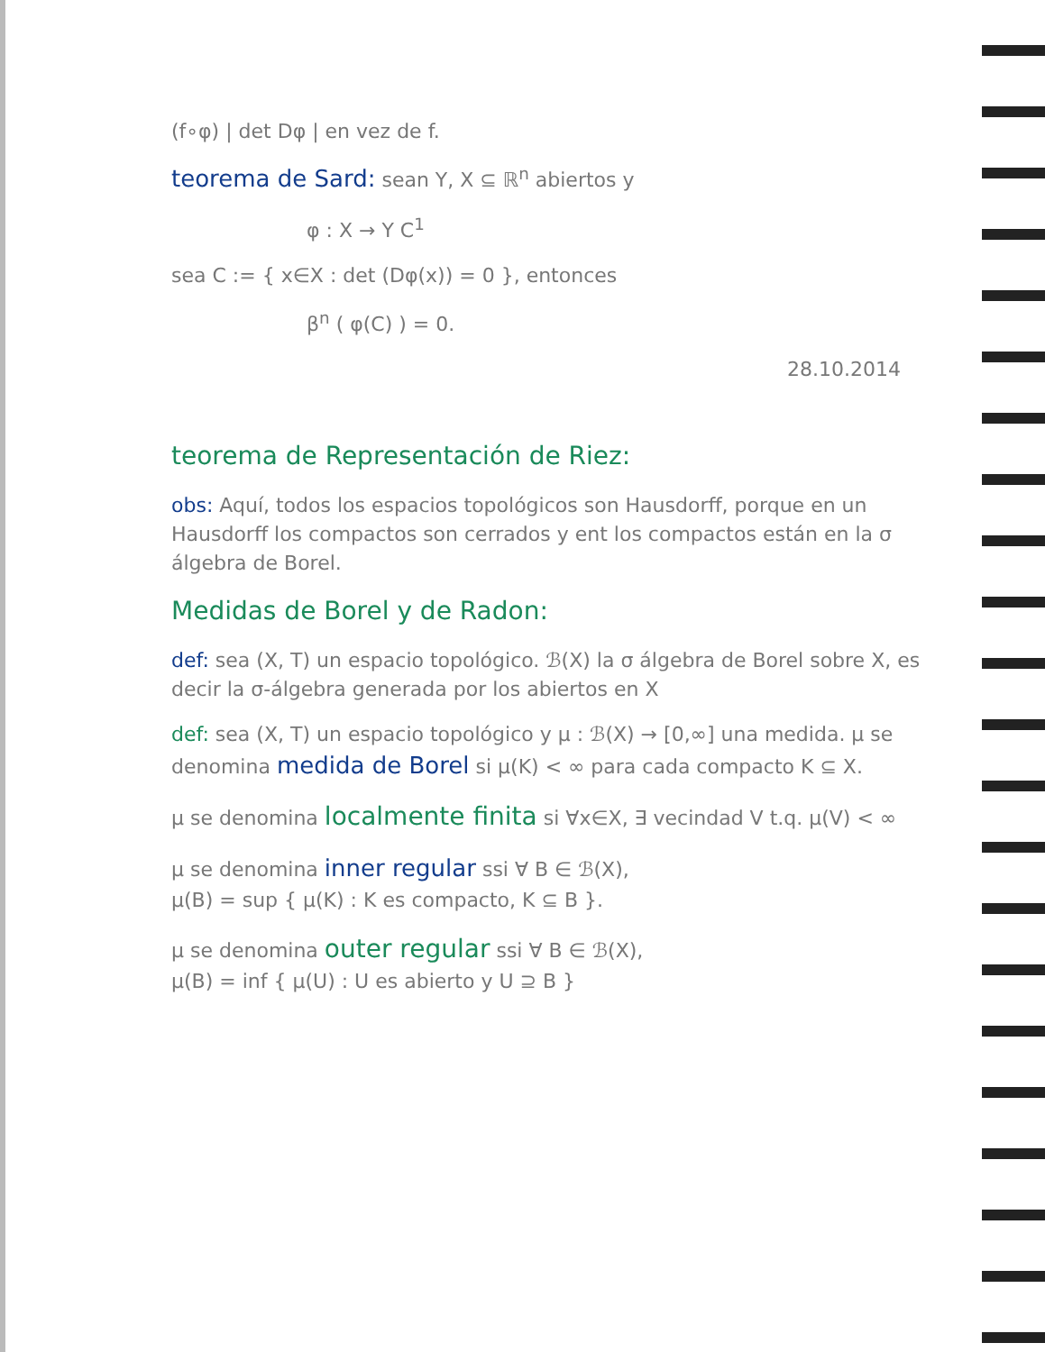(f∘φ) | det Dφ | en vez de f.
teorema de Sard: sean Y, X ⊆ ℝ<sup>n</sup> abiertos y
φ : X → Y C<sup>1</sup>
sea C := { x∈X : det (Dφ(x)) = 0 }, entonces
β<sup>n</sup> ( φ(C) ) = 0.
28.10.2014
teorema de Representación de Riez:
obs: Aquí, todos los espacios topológicos son Hausdorff, porque en un Hausdorff los compactos son cerrados y ent los compactos están en la σ álgebra de Borel.
Medidas de Borel y de Radon:
def: sea (X, T) un espacio topológico. ℬ(X) la σ álgebra de Borel sobre X, es decir la σ-álgebra generada por los abiertos en X
def: sea (X, T) un espacio topológico y μ : ℬ(X) → [0,∞] una medida. μ se denomina medida de Borel si μ(K) < ∞ para cada compacto K ⊆ X.
μ se denomina localmente finita si ∀x∈X, ∃ vecindad V t.q. μ(V) < ∞
μ se denomina inner regular ssi ∀ B ∈ ℬ(X),
μ(B) = sup { μ(K) : K es compacto, K ⊆ B }.
μ se denomina outer regular ssi ∀ B ∈ ℬ(X),
μ(B) = inf { μ(U) : U es abierto y U ⊇ B }